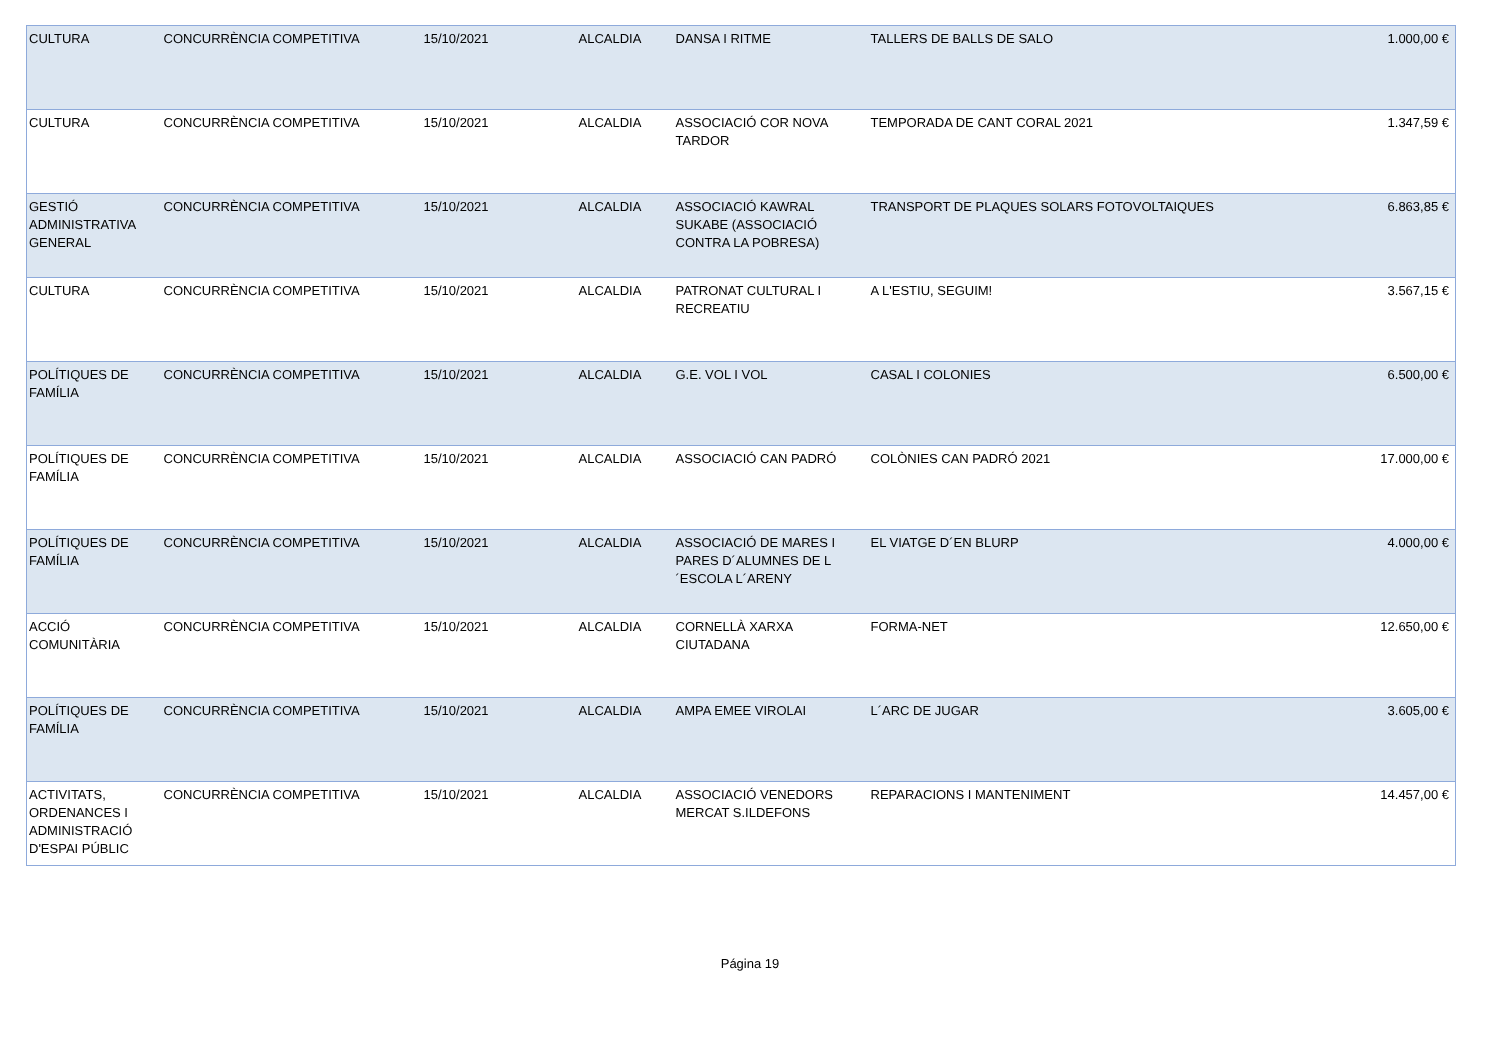| CULTURA | CONCURRÈNCIA COMPETITIVA | 15/10/2021 | ALCALDIA | DANSA I RITME | TALLERS DE BALLS DE SALO | 1.000,00 € |
| CULTURA | CONCURRÈNCIA COMPETITIVA | 15/10/2021 | ALCALDIA | ASSOCIACIÓ COR NOVA TARDOR | TEMPORADA DE CANT CORAL 2021 | 1.347,59 € |
| GESTIÓ ADMINISTRATIVA GENERAL | CONCURRÈNCIA COMPETITIVA | 15/10/2021 | ALCALDIA | ASSOCIACIÓ KAWRAL SUKABE (ASSOCIACIÓ CONTRA LA POBRESA) | TRANSPORT DE PLAQUES SOLARS FOTOVOLTAIQUES | 6.863,85 € |
| CULTURA | CONCURRÈNCIA COMPETITIVA | 15/10/2021 | ALCALDIA | PATRONAT CULTURAL I RECREATIU | A L'ESTIU, SEGUIM! | 3.567,15 € |
| POLÍTIQUES DE FAMÍLIA | CONCURRÈNCIA COMPETITIVA | 15/10/2021 | ALCALDIA | G.E. VOL I VOL | CASAL I COLONIES | 6.500,00 € |
| POLÍTIQUES DE FAMÍLIA | CONCURRÈNCIA COMPETITIVA | 15/10/2021 | ALCALDIA | ASSOCIACIÓ CAN PADRÓ | COLÒNIES CAN PADRÓ 2021 | 17.000,00 € |
| POLÍTIQUES DE FAMÍLIA | CONCURRÈNCIA COMPETITIVA | 15/10/2021 | ALCALDIA | ASSOCIACIÓ DE MARES I PARES D´ALUMNES DE L´ESCOLA L´ARENY | EL VIATGE D´EN BLURP | 4.000,00 € |
| ACCIÓ COMUNITÀRIA | CONCURRÈNCIA COMPETITIVA | 15/10/2021 | ALCALDIA | CORNELLÀ XARXA CIUTADANA | FORMA-NET | 12.650,00 € |
| POLÍTIQUES DE FAMÍLIA | CONCURRÈNCIA COMPETITIVA | 15/10/2021 | ALCALDIA | AMPA EMEE VIROLAI | L´ARC DE JUGAR | 3.605,00 € |
| ACTIVITATS, ORDENANCES I ADMINISTRACIÓ D'ESPAI PÚBLIC | CONCURRÈNCIA COMPETITIVA | 15/10/2021 | ALCALDIA | ASSOCIACIÓ VENEDORS MERCAT S.ILDEFONS | REPARACIONS I MANTENIMENT | 14.457,00 € |
Página 19